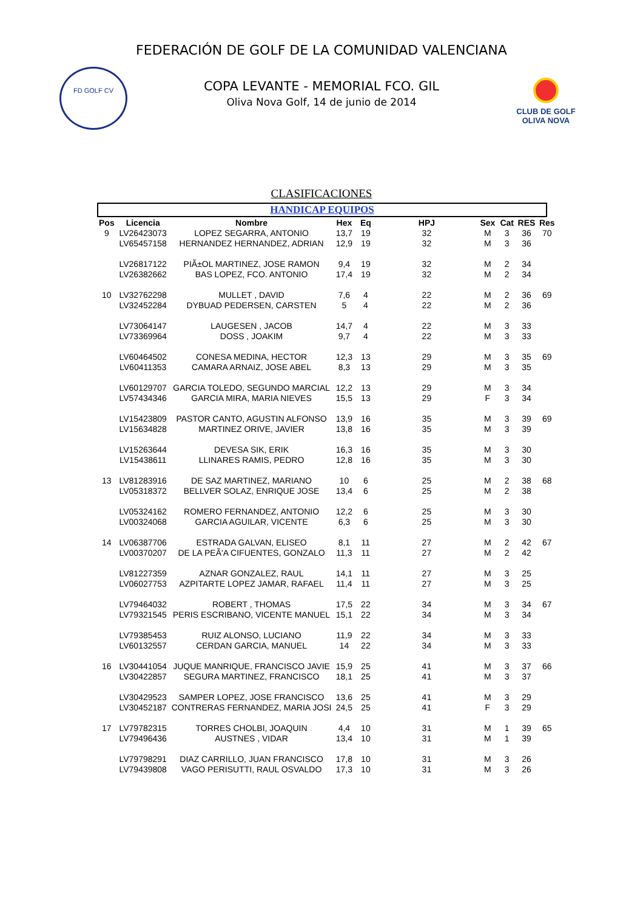FEDERACIÓN DE GOLF DE LA COMUNIDAD VALENCIANA
FD GOLF CV
CLUB DE GOLF
OLIVA NOVA
COPA LEVANTE - MEMORIAL FCO. GIL
Oliva Nova Golf, 14 de junio de 2014
CLASIFICACIONES
HANDICAP EQUIPOS
| Pos | Licencia | Nombre | Hex | Eq | HPJ | Sex | Cat | RES | Res |
| --- | --- | --- | --- | --- | --- | --- | --- | --- | --- |
| 9 | LV26423073 | LOPEZ SEGARRA, ANTONIO | 13,7 | 19 | 32 | M | 3 | 36 | 70 |
| | LV65457158 | HERNANDEZ HERNANDEZ, ADRIAN | 12,9 | 19 | 32 | M | 3 | 36 | |
| | LV26817122 | PIÃ±OL MARTINEZ, JOSE RAMON | 9,4 | 19 | 32 | M | 2 | 34 | |
| | LV26382662 | BAS LOPEZ, FCO. ANTONIO | 17,4 | 19 | 32 | M | 2 | 34 | |
| 10 | LV32762298 | MULLET , DAVID | 7,6 | 4 | 22 | M | 2 | 36 | 69 |
| | LV32452284 | DYBUAD PEDERSEN, CARSTEN | 5 | 4 | 22 | M | 2 | 36 | |
| | LV73064147 | LAUGESEN , JACOB | 14,7 | 4 | 22 | M | 3 | 33 | |
| | LV73369964 | DOSS , JOAKIM | 9,7 | 4 | 22 | M | 3 | 33 | |
| | LV60464502 | CONESA MEDINA, HECTOR | 12,3 | 13 | 29 | M | 3 | 35 | 69 |
| | LV60411353 | CAMARA ARNAIZ, JOSE ABEL | 8,3 | 13 | 29 | M | 3 | 35 | |
| | LV60129707 | GARCIA TOLEDO, SEGUNDO MARCIAL | 12,2 | 13 | 29 | M | 3 | 34 | |
| | LV57434346 | GARCIA MIRA, MARIA NIEVES | 15,5 | 13 | 29 | F | 3 | 34 | |
| | LV15423809 | PASTOR CANTO, AGUSTIN ALFONSO | 13,9 | 16 | 35 | M | 3 | 39 | 69 |
| | LV15634828 | MARTINEZ ORIVE, JAVIER | 13,8 | 16 | 35 | M | 3 | 39 | |
| | LV15263644 | DEVESA SIK, ERIK | 16,3 | 16 | 35 | M | 3 | 30 | |
| | LV15438611 | LLINARES RAMIS, PEDRO | 12,8 | 16 | 35 | M | 3 | 30 | |
| 13 | LV81283916 | DE SAZ MARTINEZ, MARIANO | 10 | 6 | 25 | M | 2 | 38 | 68 |
| | LV05318372 | BELLVER SOLAZ, ENRIQUE JOSE | 13,4 | 6 | 25 | M | 2 | 38 | |
| | LV05324162 | ROMERO FERNANDEZ, ANTONIO | 12,2 | 6 | 25 | M | 3 | 30 | |
| | LV00324068 | GARCIA AGUILAR, VICENTE | 6,3 | 6 | 25 | M | 3 | 30 | |
| 14 | LV06387706 | ESTRADA GALVAN, ELISEO | 8,1 | 11 | 27 | M | 2 | 42 | 67 |
| | LV00370207 | DE LA PEÃ'A CIFUENTES, GONZALO | 11,3 | 11 | 27 | M | 2 | 42 | |
| | LV81227359 | AZNAR GONZALEZ, RAUL | 14,1 | 11 | 27 | M | 3 | 25 | |
| | LV06027753 | AZPITARTE LOPEZ JAMAR, RAFAEL | 11,4 | 11 | 27 | M | 3 | 25 | |
| | LV79464032 | ROBERT , THOMAS | 17,5 | 22 | 34 | M | 3 | 34 | 67 |
| | LV79321545 | PERIS ESCRIBANO, VICENTE MANUEL | 15,1 | 22 | 34 | M | 3 | 34 | |
| | LV79385453 | RUIZ ALONSO, LUCIANO | 11,9 | 22 | 34 | M | 3 | 33 | |
| | LV60132557 | CERDAN GARCIA, MANUEL | 14 | 22 | 34 | M | 3 | 33 | |
| 16 | LV30441054 | JUQUE MANRIQUE, FRANCISCO JAVIE | 15,9 | 25 | 41 | M | 3 | 37 | 66 |
| | LV30422857 | SEGURA MARTINEZ, FRANCISCO | 18,1 | 25 | 41 | M | 3 | 37 | |
| | LV30429523 | SAMPER LOPEZ, JOSE FRANCISCO | 13,6 | 25 | 41 | M | 3 | 29 | |
| | LV30452187 | CONTRERAS FERNANDEZ, MARIA JOSI | 24,5 | 25 | 41 | F | 3 | 29 | |
| 17 | LV79782315 | TORRES CHOLBI, JOAQUIN | 4,4 | 10 | 31 | M | 1 | 39 | 65 |
| | LV79496436 | AUSTNES , VIDAR | 13,4 | 10 | 31 | M | 1 | 39 | |
| | LV79798291 | DIAZ CARRILLO, JUAN FRANCISCO | 17,8 | 10 | 31 | M | 3 | 26 | |
| | LV79439808 | VAGO PERISUTTI, RAUL OSVALDO | 17,3 | 10 | 31 | M | 3 | 26 | |